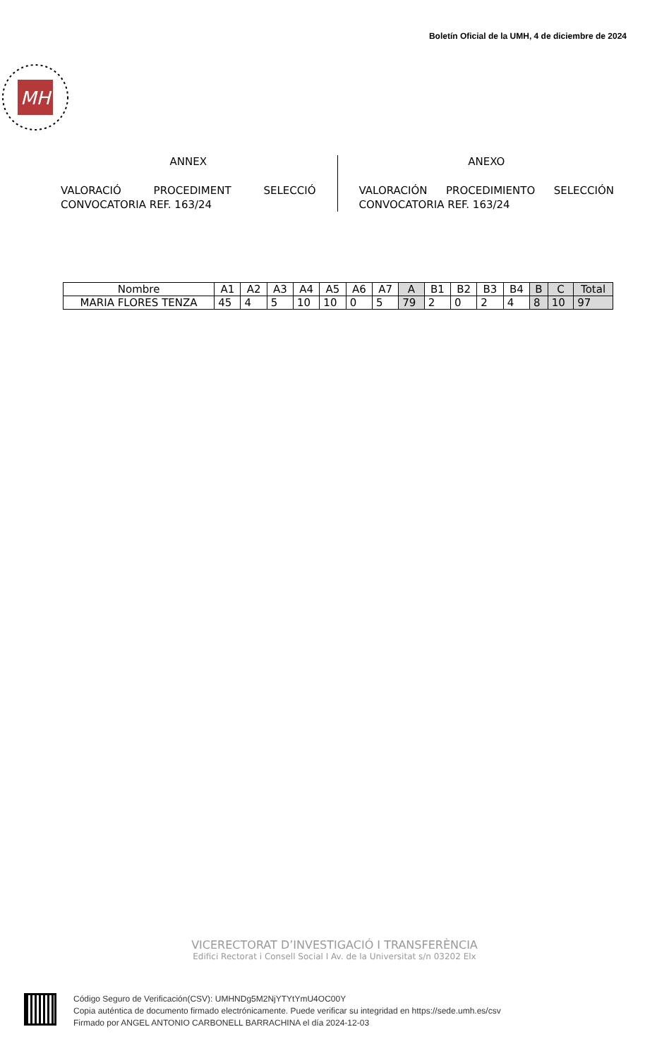Boletín Oficial de la UMH, 4 de diciembre de 2024
MH
ANNEX
VALORACIÓ PROCEDIMENT SELECCIÓ
CONVOCATORIA REF. 163/24
ANEXO
VALORACIÓN PROCEDIMIENTO SELECCIÓN
CONVOCATORIA REF. 163/24
| Nombre | A1 | A2 | A3 | A4 | A5 | A6 | A7 | A | B1 | B2 | B3 | B4 | B | C | Total |
| --- | --- | --- | --- | --- | --- | --- | --- | --- | --- | --- | --- | --- | --- | --- | --- |
| MARIA FLORES TENZA | 45 | 4 | 5 | 10 | 10 | 0 | 5 | 79 | 2 | 0 | 2 | 4 | 8 | 10 | 97 |
VICERECTORAT D’INVESTIGACIÓ I TRANSFERÈNCIA
Edifici Rectorat i Consell Social I Av. de la Universitat s/n 03202 Elx
Código Seguro de Verificación(CSV): UMHNDg5M2NjYTYtYmU4OC00Y
Copia auténtica de documento firmado electrónicamente. Puede verificar su integridad en https://sede.umh.es/csv
Firmado por ANGEL ANTONIO CARBONELL BARRACHINA el día 2024-12-03